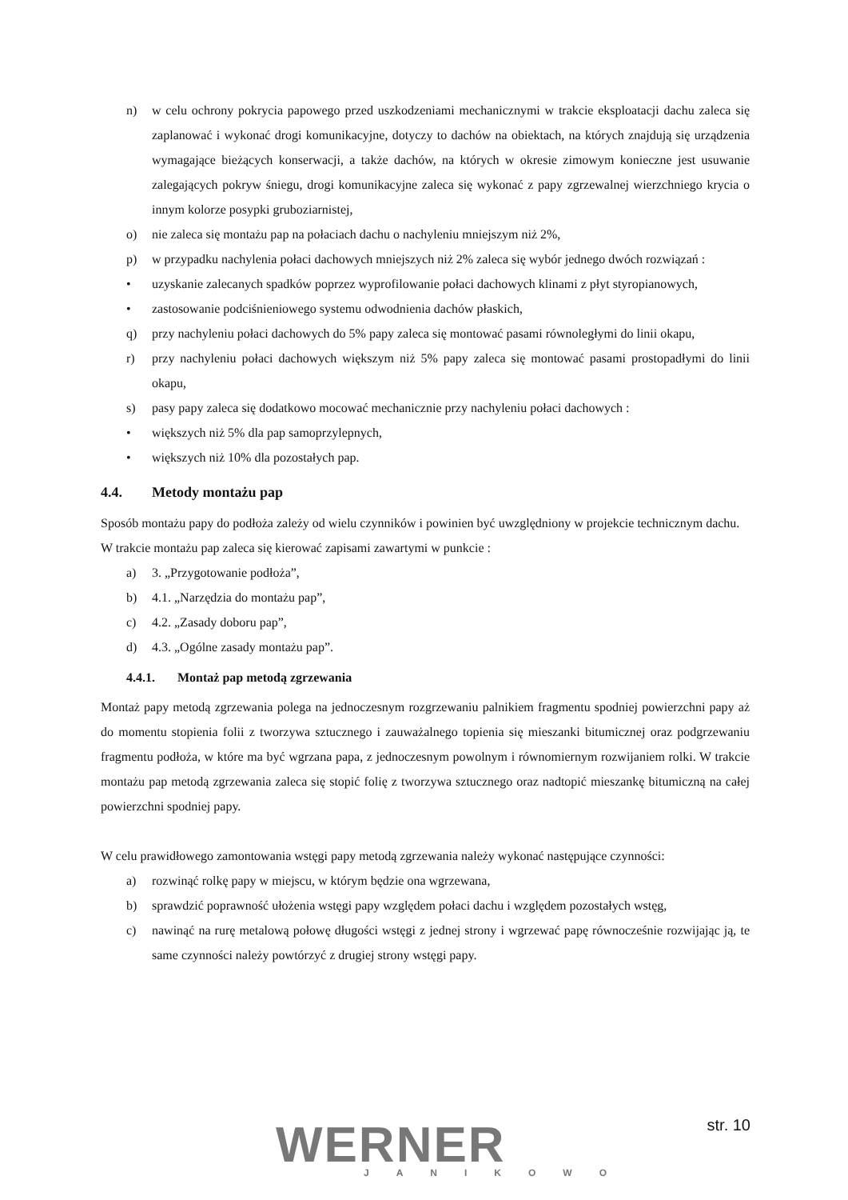n) w celu ochrony pokrycia papowego przed uszkodzeniami mechanicznymi w trakcie eksploatacji dachu zaleca się zaplanować i wykonać drogi komunikacyjne, dotyczy to dachów na obiektach, na których znajdują się urządzenia wymagające bieżących konserwacji, a także dachów, na których w okresie zimowym konieczne jest usuwanie zalegających pokryw śniegu, drogi komunikacyjne zaleca się wykonać z papy zgrzewalnej wierzchniego krycia o innym kolorze posypki gruboziarnistej,
o) nie zaleca się montażu pap na połaciach dachu o nachyleniu mniejszym niż 2%,
p) w przypadku nachylenia połaci dachowych mniejszych niż 2% zaleca się wybór jednego dwóch rozwiązań :
• uzyskanie zalecanych spadków poprzez wyprofilowanie połaci dachowych klinami z płyt styropianowych,
• zastosowanie podciśnieniowego systemu odwodnienia dachów płaskich,
q) przy nachyleniu połaci dachowych do 5% papy zaleca się montować pasami równoległymi do linii okapu,
r) przy nachyleniu połaci dachowych większym niż 5% papy zaleca się montować pasami prostopadłymi do linii okapu,
s) pasy papy zaleca się dodatkowo mocować mechanicznie przy nachyleniu połaci dachowych :
• większych niż 5% dla pap samoprzylepnych,
• większych niż 10% dla pozostałych pap.
4.4. Metody montażu pap
Sposób montażu papy do podłoża zależy od wielu czynników i powinien być uwzględniony w projekcie technicznym dachu.
W trakcie montażu pap zaleca się kierować zapisami zawartymi w punkcie :
a) 3. „Przygotowanie podłoża”,
b) 4.1. „Narzędzia do montażu pap”,
c) 4.2. „Zasady doboru pap”,
d) 4.3. „Ogólne zasady montażu pap”.
4.4.1. Montaż pap metodą zgrzewania
Montaż papy metodą zgrzewania polega na jednoczesnym rozgrzewaniu palnikiem fragmentu spodniej powierzchni papy aż do momentu stopienia folii z tworzywa sztucznego i zauważalnego topienia się mieszanki bitumicznej oraz podgrzewaniu fragmentu podłoża, w które ma być wgrzana papa, z jednoczesnym powolnym i równomiernym rozwijaniem rolki. W trakcie montażu pap metodą zgrzewania zaleca się stopić folię z tworzywa sztucznego oraz nadtopić mieszankę bitumiczną na całej powierzchni spodniej papy.
W celu prawidłowego zamontowania wstęgi papy metodą zgrzewania należy wykonać następujące czynności:
a) rozwinąć rolkę papy w miejscu, w którym będzie ona wgrzewana,
b) sprawdzić poprawność ułożenia wstęgi papy względem połaci dachu i względem pozostałych wstęg,
c) nawinąć na rurę metalową połowę długości wstęgi z jednej strony i wgrzewać papę równocześnie rozwijając ją, te same czynności należy powtórzyć z drugiej strony wstęgi papy.
WERNER
JANIKOWO
str. 10